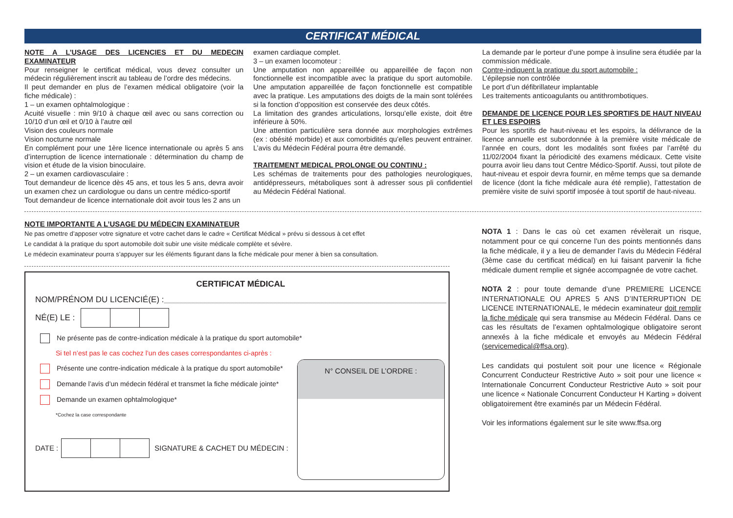CERTIFICAT MÉDICAL
NOTE A L’USAGE DES LICENCIES ET DU MEDECIN EXAMINATEUR
Pour renseigner le certificat médical, vous devez consulter un médecin régulièrement inscrit au tableau de l’ordre des médecins.
Il peut demander en plus de l’examen médical obligatoire (voir la fiche médicale) :
1 – un examen ophtalmologique :
Acuité visuelle : min 9/10 à chaque œil avec ou sans correction ou 10/10 d’un œil et 0/10 à l’autre œil
Vision des couleurs normale
Vision nocturne normale
En complément pour une 1ère licence internationale ou après 5 ans d’interruption de licence internationale : détermination du champ de vision et étude de la vision binoculaire.
2 – un examen cardiovasculaire :
Tout demandeur de licence dès 45 ans, et tous les 5 ans, devra avoir un examen chez un cardiologue ou dans un centre médico-sportif
Tout demandeur de licence internationale doit avoir tous les 2 ans un
examen cardiaque complet.
3 – un examen locomoteur :
Une amputation non appareillée ou appareillée de façon non fonctionnelle est incompatible avec la pratique du sport automobile. Une amputation appareillée de façon fonctionnelle est compatible avec la pratique. Les amputations des doigts de la main sont tolérées si la fonction d’opposition est conservée des deux côtés.
La limitation des grandes articulations, lorsqu’elle existe, doit être inférieure à 50%.
Une attention particulière sera donnée aux morphologies extrêmes (ex : obésité morbide) et aux comorbidités qu’elles peuvent entrainer. L’avis du Médecin Fédéral pourra être demandé.
TRAITEMENT MEDICAL PROLONGE OU CONTINU :
Les schémas de traitements pour des pathologies neurologiques, antidépresseurs, métaboliques sont à adresser sous pli confidentiel au Médecin Fédéral National.
La demande par le porteur d’une pompe à insuline sera étudiée par la commission médicale.
Contre-indiquent la pratique du sport automobile :
L’épilepsie non contrôlée
Le port d’un défibrillateur implantable
Les traitements anticoagulants ou antithrombotiques.
DEMANDE DE LICENCE POUR LES SPORTIFS DE HAUT NIVEAU ET LES ESPOIRS
Pour les sportifs de haut-niveau et les espoirs, la délivrance de la licence annuelle est subordonnée à la première visite médicale de l’année en cours, dont les modalités sont fixées par l’arrêté du 11/02/2004 fixant la périodicité des examens médicaux. Cette visite pourra avoir lieu dans tout Centre Médico-Sportif. Aussi, tout pilote de haut-niveau et espoir devra fournir, en même temps que sa demande de licence (dont la fiche médicale aura été remplie), l’attestation de première visite de suivi sportif imposée à tout sportif de haut-niveau.
NOTE IMPORTANTE A L’USAGE DU MÉDECIN EXAMINATEUR
Ne pas omettre d’apposer votre signature et votre cachet dans le cadre « Certificat Médical » prévu si dessous à cet effet
Le candidat à la pratique du sport automobile doit subir une visite médicale complète et sévère.
Le médecin examinateur pourra s’appuyer sur les éléments figurant dans la fiche médicale pour mener à bien sa consultation.
CERTIFICAT MÉDICAL
NOM/PRÉNOM DU LICENCIÉ(E) :
NÉ(E) LE :
Ne présente pas de contre-indication médicale à la pratique du sport automobile*
Si tel n’est pas le cas cochez l’un des cases correspondantes ci-après :
Présente une contre-indication médicale à la pratique du sport automobile*
Demande l’avis d’un médecin fédéral et transmet la fiche médicale jointe*
Demande un examen ophtalmologique*
*Cochez la case correspondante
DATE :
SIGNATURE & CACHET DU MÉDECIN :
N° CONSEIL DE L’ORDRE :
NOTA 1 : Dans le cas où cet examen révèlerait un risque, notamment pour ce qui concerne l’un des points mentionnés dans la fiche médicale, il y a lieu de demander l’avis du Médecin Fédéral (3ème case du certificat médical) en lui faisant parvenir la fiche médicale dument remplie et signée accompagnée de votre cachet.
NOTA 2 : pour toute demande d’une PREMIERE LICENCE INTERNATIONALE OU APRES 5 ANS D’INTERRUPTION DE LICENCE INTERNATIONALE, le médecin examinateur doit remplir la fiche médicale qui sera transmise au Médecin Fédéral. Dans ce cas les résultats de l’examen ophtalmologique obligatoire seront annexés à la fiche médicale et envoyés au Médecin Fédéral (servicemedical@ffsa.org).
Les candidats qui postulent soit pour une licence « Régionale Concurrent Conducteur Restrictive Auto » soit pour une licence « Internationale Concurrent Conducteur Restrictive Auto » soit pour une licence « Nationale Concurrent Conducteur H Karting » doivent obligatoirement être examinés par un Médecin Fédéral.
Voir les informations également sur le site www.ffsa.org